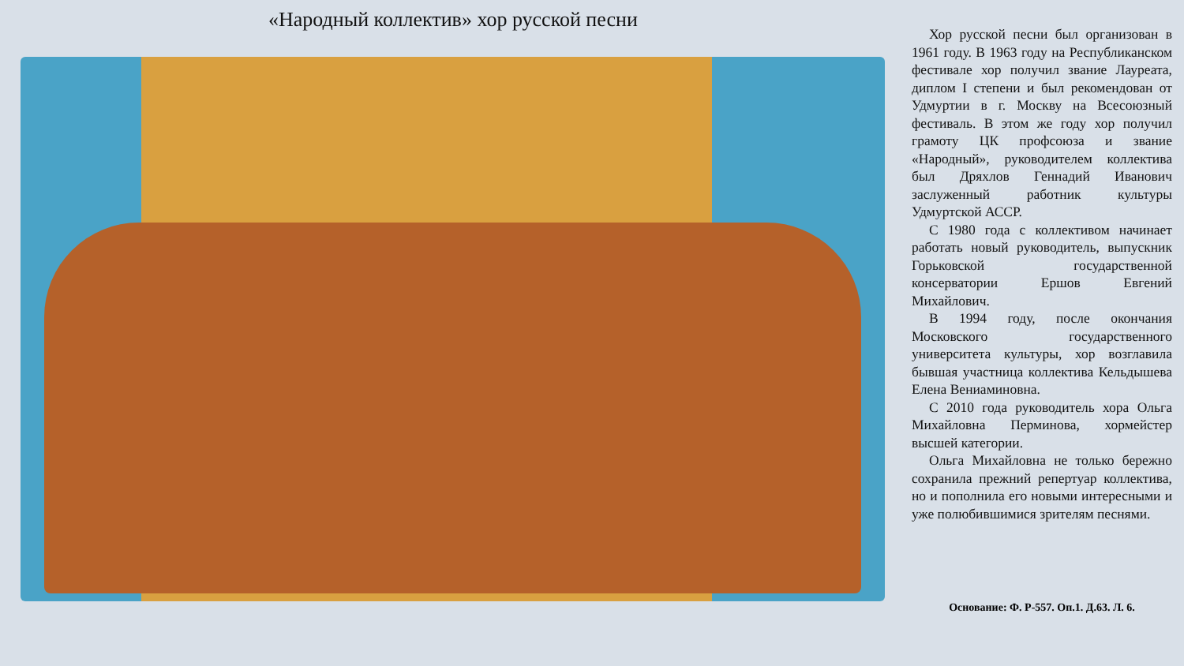«Народный коллектив» хор русской песни
Хор русской песни был организован в 1961 году. В 1963 году на Республиканском фестивале хор получил звание Лауреата, диплом I степени и был рекомендован от Удмуртии в г. Москву на Всесоюзный фестиваль. В этом же году хор получил грамоту ЦК профсоюза и звание «Народный», руководителем коллектива был Дряхлов Геннадий Иванович заслуженный работник культуры Удмуртской АССР.
С 1980 года с коллективом начинает работать новый руководитель, выпускник Горьковской государственной консерватории Ершов Евгений Михайлович.
В 1994 году, после окончания Московского государственного университета культуры, хор возглавила бывшая участница коллектива Кельдышева Елена Вениаминовна.
С 2010 года руководитель хора Ольга Михайловна Перминова, хормейстер высшей категории.
Ольга Михайловна не только бережно сохранила прежний репертуар коллектива, но и пополнила его новыми интересными и уже полюбившимися зрителям песнями.
Основание: Ф. Р-557. Оп.1. Д.63. Л. 6.